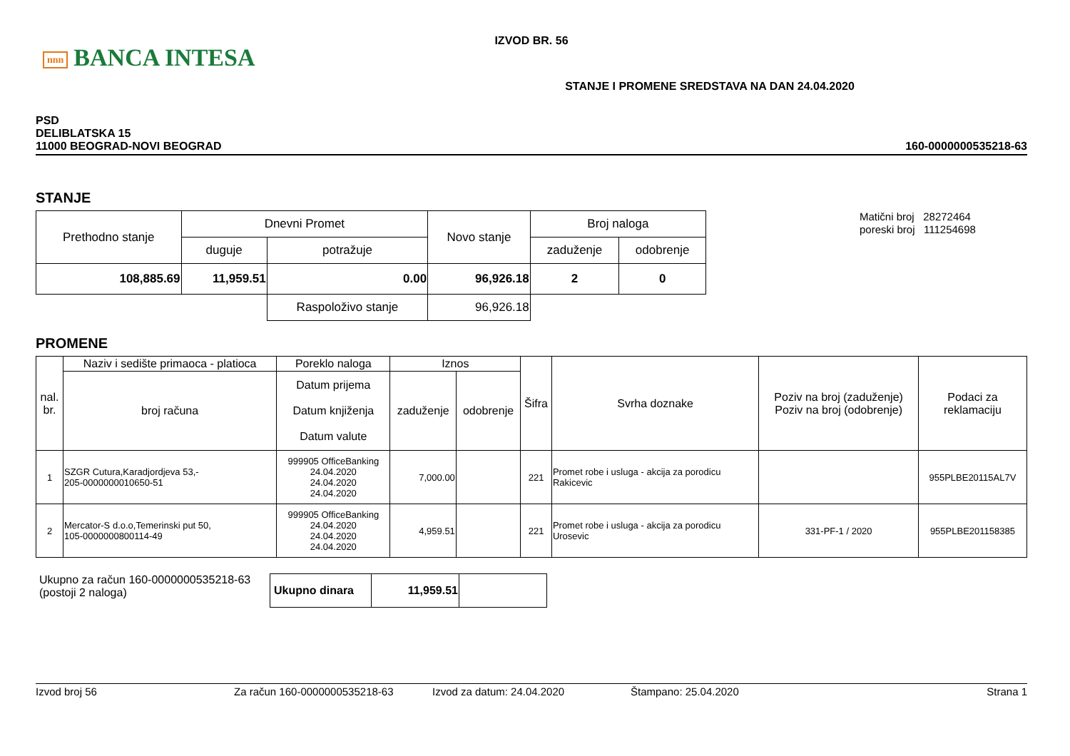nnn BANCA INTESA
IZVOD BR. 56
STANJE I PROMENE SREDSTAVA NA DAN 24.04.2020
PSD
DELIBLATSKA 15
11000 BEOGRAD-NOVI BEOGRAD
160-0000000535218-63
STANJE
| Prethodno stanje | Dnevni Promet | | Novo stanje | Broj naloga | |
| | duguje | potražuje | | zaduženje | odobrenje |
| 108,885.69 | 11,959.51 | 0.00 | 96,926.18 | 2 | 0 |
| | | Raspoloživo stanje | 96,926.18 | | |
Matični broj 28272464
poreski broj 111254698
PROMENE
| nal. br. | Naziv i sedište primaoca - platioca | Poreklo naloga | Iznos | | Šifra | Svrha doznake | Poziv na broj (zaduženje) Poziv na broj (odobrenje) | Podaci za reklamaciju |
| | broj računa | Datum prijema Datum knjiženja Datum valute | zaduženje | odobrenje | | | | |
| 1 | SZGR Cutura,Karadjordjeva 53,- 205-0000000010650-51 | 999905 OfficeBanking 24.04.2020 24.04.2020 24.04.2020 | 7,000.00 | | 221 | Promet robe i usluga - akcija za porodicu Rakicevic | | 955PLBE20115AL7V |
| 2 | Mercator-S d.o.o,Temerinski put 50, 105-0000000800114-49 | 999905 OfficeBanking 24.04.2020 24.04.2020 24.04.2020 | 4,959.51 | | 221 | Promet robe i usluga - akcija za porodicu Urosevic | 331-PF-1 / 2020 | 955PLBE201158385 |
Ukupno za račun 160-0000000535218-63
(postoji 2 naloga)
| Ukupno dinara | 11,959.51 | |
Izvod broj 56 Za račun 160-0000000535218-63 Izvod za datum: 24.04.2020 Štampano: 25.04.2020 Strana 1